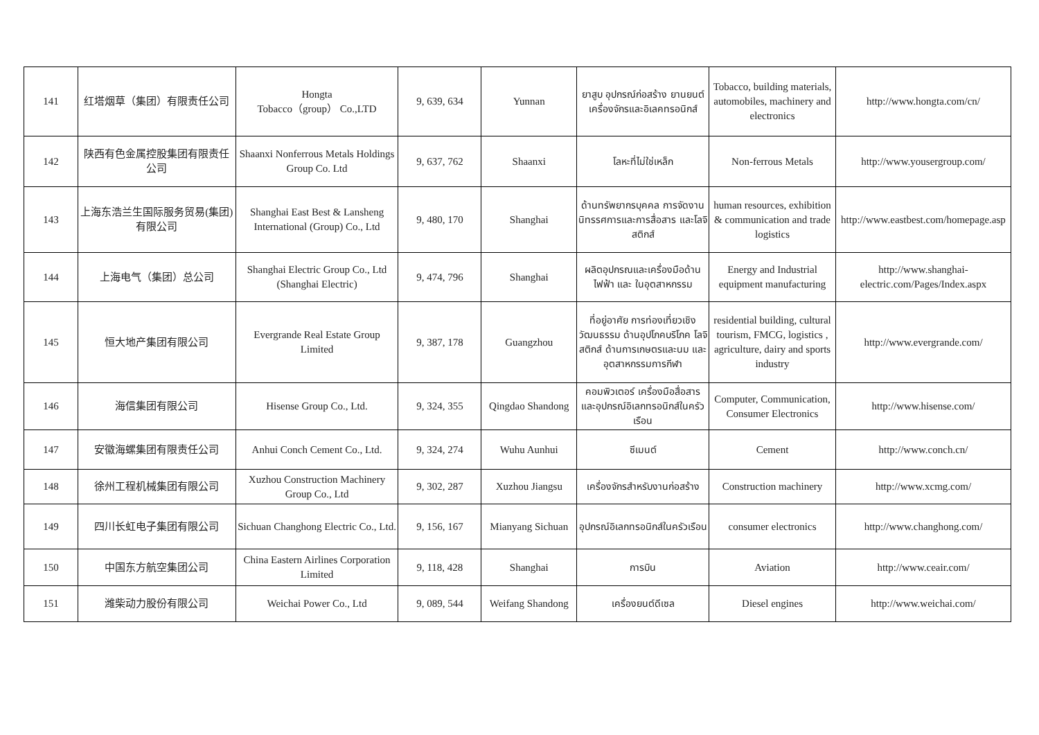| 141 | 红塔烟草（集团）有限责任公司 | Hongta Tobacco（group） Co.,LTD | 9, 639, 634 | Yunnan | ยาสูบ อุปกรณ์ก่อสร้าง ยานยนต์ เครื่องจักรและอิเลคทรอนิกส์ | Tobacco, building materials, automobiles, machinery and electronics | http://www.hongta.com/cn/ |
| 142 | 陕西有色金属控股集团有限责任公司 | Shaanxi Nonferrous Metals Holdings Group Co. Ltd | 9, 637, 762 | Shaanxi | โลหะที่ไม่ใช่เหล็ก | Non-ferrous Metals | http://www.yousergroup.com/ |
| 143 | 上海东浩兰生国际服务贸易(集团)有限公司 | Shanghai East Best & Lansheng International (Group) Co., Ltd | 9, 480, 170 | Shanghai | ด้านทรัพยากรบุคคล การจัดงานนิทรรศการและการสื่อสาร และโลจิสติกส์ | human resources, exhibition & communication and trade logistics | http://www.eastbest.com/homepage.asp |
| 144 | 上海电气（集团）总公司 | Shanghai Electric Group Co., Ltd (Shanghai Electric) | 9, 474, 796 | Shanghai | ผลิตอุปกรณและเครื่องมือด้านไฟฟ้า และ ในอุตสาหกรรม | Energy and Industrial equipment manufacturing | http://www.shanghai-electric.com/Pages/Index.aspx |
| 145 | 恒大地产集团有限公司 | Evergrande Real Estate Group Limited | 9, 387, 178 | Guangzhou | ที่อยู่อาศัย การท่องเที่ยวเชิงวัฒนธรรม ด้านอุปโภคบริโภค โลจิสติกส์ ด้านการเกษตรและนม และอุตสาหกรรมการกีฬา | residential building, cultural tourism, FMCG, logistics , agriculture, dairy and sports industry | http://www.evergrande.com/ |
| 146 | 海信集团有限公司 | Hisense Group Co., Ltd. | 9, 324, 355 | Qingdao Shandong | คอมพิวเตอร์ เครื่องมือสื่อสาร และอุปกรณ์อิเลกทรอนิกส์ในครัวเรือน | Computer, Communication, Consumer Electronics | http://www.hisense.com/ |
| 147 | 安徽海螺集团有限责任公司 | Anhui Conch Cement Co., Ltd. | 9, 324, 274 | Wuhu Aunhui | ซีเมนต์ | Cement | http://www.conch.cn/ |
| 148 | 徐州工程机械集团有限公司 | Xuzhou Construction Machinery Group Co., Ltd | 9, 302, 287 | Xuzhou Jiangsu | เครื่องจักรสำหรับงานก่อสร้าง | Construction machinery | http://www.xcmg.com/ |
| 149 | 四川长虹电子集团有限公司 | Sichuan Changhong Electric Co., Ltd. | 9, 156, 167 | Mianyang Sichuan | อุปกรณ์อิเลกทรอนิกส์ในครัวเรือน | consumer electronics | http://www.changhong.com/ |
| 150 | 中国东方航空集团公司 | China Eastern Airlines Corporation Limited | 9, 118, 428 | Shanghai | การบิน | Aviation | http://www.ceair.com/ |
| 151 | 潍柴动力股份有限公司 | Weichai Power Co., Ltd | 9, 089, 544 | Weifang Shandong | เครื่องยนต์ดีเซล | Diesel engines | http://www.weichai.com/ |